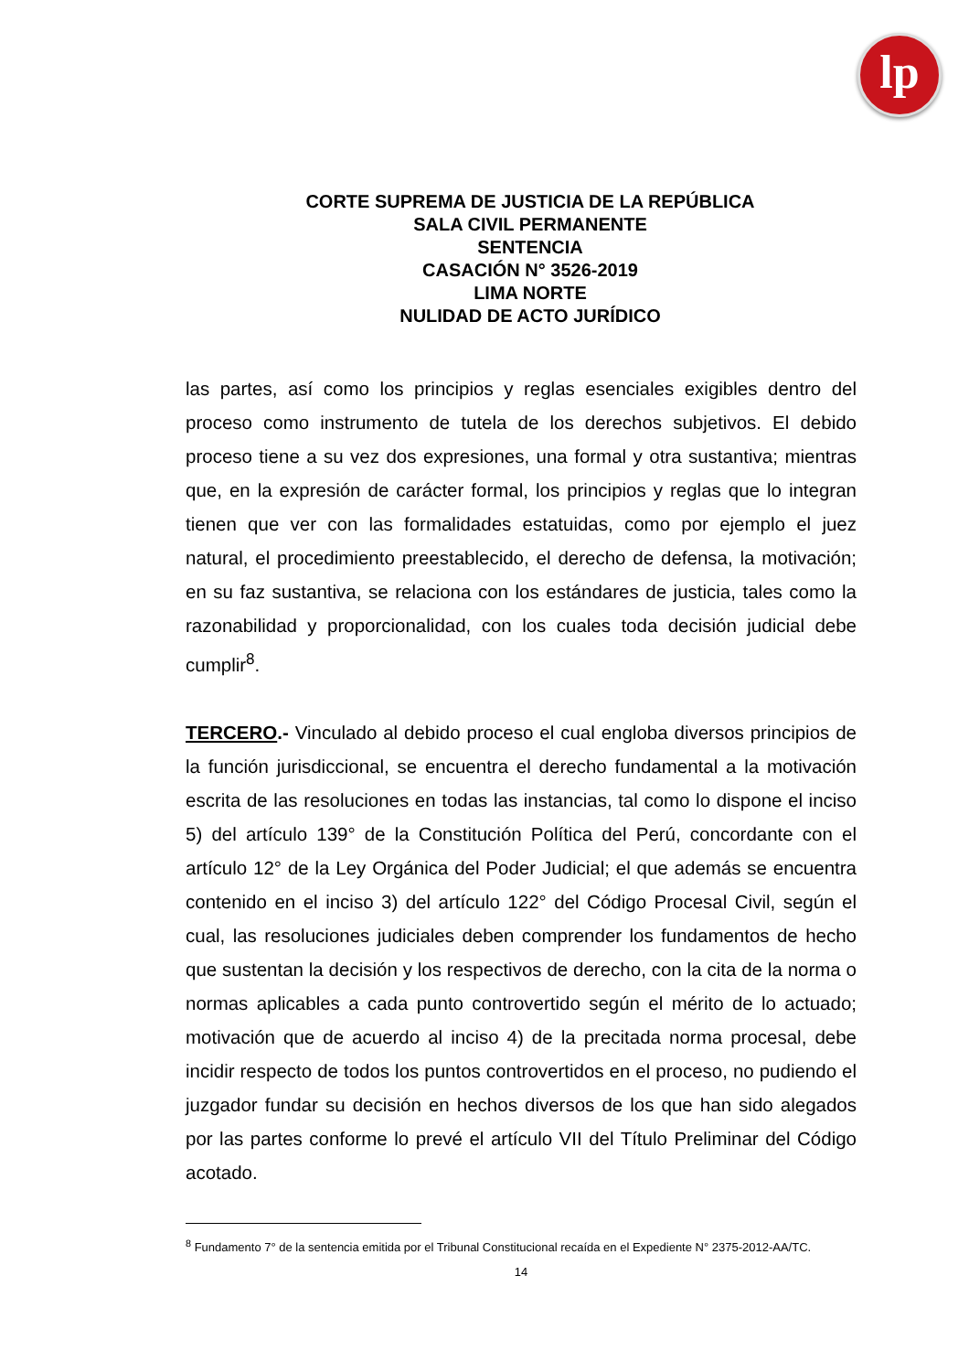lp
CORTE SUPREMA DE JUSTICIA DE LA REPÚBLICA
SALA CIVIL PERMANENTE
SENTENCIA
CASACIÓN N° 3526-2019
LIMA NORTE
NULIDAD DE ACTO JURÍDICO
las partes, así como los principios y reglas esenciales exigibles dentro del proceso como instrumento de tutela de los derechos subjetivos. El debido proceso tiene a su vez dos expresiones, una formal y otra sustantiva; mientras que, en la expresión de carácter formal, los principios y reglas que lo integran tienen que ver con las formalidades estatuidas, como por ejemplo el juez natural, el procedimiento preestablecido, el derecho de defensa, la motivación; en su faz sustantiva, se relaciona con los estándares de justicia, tales como la razonabilidad y proporcionalidad, con los cuales toda decisión judicial debe cumplir<sup>8</sup>.
TERCERO.- Vinculado al debido proceso el cual engloba diversos principios de la función jurisdiccional, se encuentra el derecho fundamental a la motivación escrita de las resoluciones en todas las instancias, tal como lo dispone el inciso 5) del artículo 139° de la Constitución Política del Perú, concordante con el artículo 12° de la Ley Orgánica del Poder Judicial; el que además se encuentra contenido en el inciso 3) del artículo 122° del Código Procesal Civil, según el cual, las resoluciones judiciales deben comprender los fundamentos de hecho que sustentan la decisión y los respectivos de derecho, con la cita de la norma o normas aplicables a cada punto controvertido según el mérito de lo actuado; motivación que de acuerdo al inciso 4) de la precitada norma procesal, debe incidir respecto de todos los puntos controvertidos en el proceso, no pudiendo el juzgador fundar su decisión en hechos diversos de los que han sido alegados por las partes conforme lo prevé el artículo VII del Título Preliminar del Código acotado.
<sup>8</sup> Fundamento 7° de la sentencia emitida por el Tribunal Constitucional recaída en el Expediente N° 2375-2012-AA/TC.
14